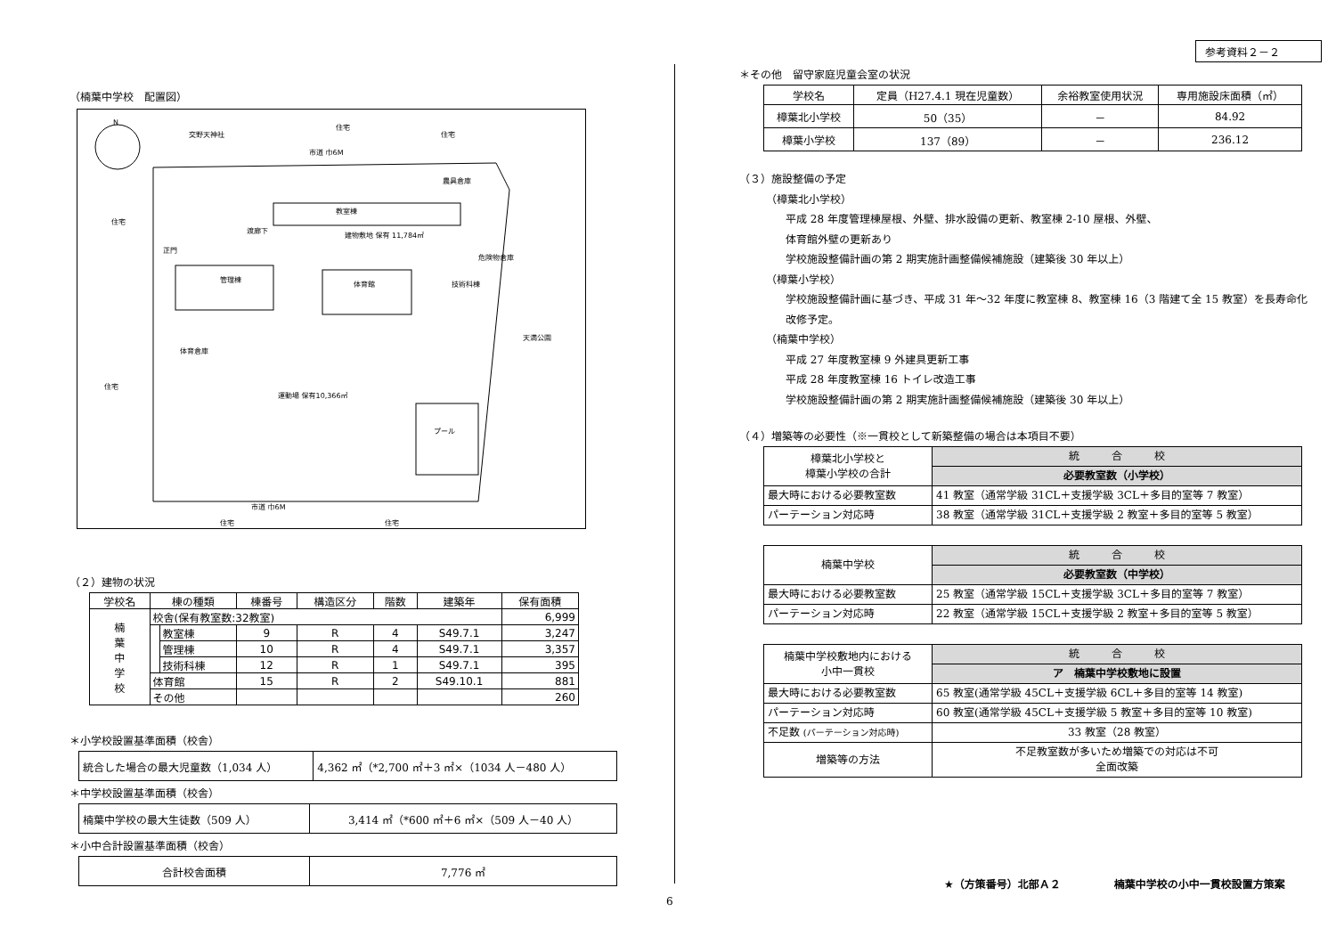（楠葉中学校　配置図）
N
交野天神社
住宅
住宅
市道 巾6M
農具倉庫
教室棟
住宅
渡廊下
建物敷地 保有 11,784㎡
正門
管理棟
体育館 技術科棟
危険物倉庫
天満公園
体育倉庫
住宅
運動場 保有10,366㎡
プール
市道 巾6M
住宅 住宅
（２）建物の状況
| 学校名 | 棟の種類 | | 棟番号 | 構造区分 | 階数 | 建築年 | 保有面積 |
| --- | --- | --- | --- | --- | --- | --- | --- |
| 楠 葉 中 学 校 | 校舎(保有教室数:32教室) | | | | | | 6,999 |
| | | 教室棟 | 9 | R | 4 | S49.7.1 | 3,247 |
| | | 管理棟 | 10 | R | 4 | S49.7.1 | 3,357 |
| | | 技術科棟 | 12 | R | 1 | S49.7.1 | 395 |
| | 体育館 | | 15 | R | 2 | S49.10.1 | 881 |
| | その他 | | | | | | 260 |
＊小学校設置基準面積（校舎）
| 統合した場合の最大児童数（1,034 人） | 4,362 ㎡（*2,700 ㎡＋3 ㎡×（1034 人－480 人） |
＊中学校設置基準面積（校舎）
| 楠葉中学校の最大生徒数（509 人） | 3,414 ㎡（*600 ㎡＋6 ㎡×（509 人－40 人） |
＊小中合計設置基準面積（校舎）
| 合計校舎面積 | 7,776 ㎡ |
6
参考資料２－２
＊その他　留守家庭児童会室の状況
| 学校名 | 定員（H27.4.1 現在児童数） | 余裕教室使用状況 | 専用施設床面積（㎡） |
| 樟葉北小学校 | 50（35） | － | 84.92 |
| 樟葉小学校 | 137（89） | － | 236.12 |
（３）施設整備の予定
（樟葉北小学校）
平成 28 年度管理棟屋根、外壁、排水設備の更新、教室棟 2-10 屋根、外壁、
体育館外壁の更新あり
学校施設整備計画の第 2 期実施計画整備候補施設（建築後 30 年以上）
（樟葉小学校）
学校施設整備計画に基づき、平成 31 年～32 年度に教室棟 8、教室棟 16（3 階建て全 15 教室）を長寿命化改修予定。
（楠葉中学校）
平成 27 年度教室棟 9 外建具更新工事
平成 28 年度教室棟 16 トイレ改造工事
学校施設整備計画の第 2 期実施計画整備候補施設（建築後 30 年以上）
（４）増築等の必要性（※一貫校として新築整備の場合は本項目不要）
| 樟葉北小学校と 樟葉小学校の合計 | 統 合 校 |
| | 必要教室数（小学校） |
| 最大時における必要教室数 | 41 教室（通常学級 31CL＋支援学級 3CL＋多目的室等 7 教室） |
| パーテーション対応時 | 38 教室（通常学級 31CL＋支援学級 2 教室＋多目的室等 5 教室） |
| 楠葉中学校 | 統 合 校 |
| | 必要教室数（中学校） |
| 最大時における必要教室数 | 25 教室（通常学級 15CL＋支援学級 3CL＋多目的室等 7 教室） |
| パーテーション対応時 | 22 教室（通常学級 15CL＋支援学級 2 教室＋多目的室等 5 教室） |
| 楠葉中学校敷地内における 小中一貫校 | 統 合 校 |
| | ア 楠葉中学校敷地に設置 |
| 最大時における必要教室数 | 65 教室(通常学級 45CL＋支援学級 6CL＋多目的室等 14 教室) |
| パーテーション対応時 | 60 教室(通常学級 45CL＋支援学級 5 教室＋多目的室等 10 教室) |
| 不足数 (パーテーション対応時) | 33 教室（28 教室） |
| 増築等の方法 | 不足教室数が多いため増築での対応は不可 全面改築 |
★（方策番号）北部Ａ２ 楠葉中学校の小中一貫校設置方策案